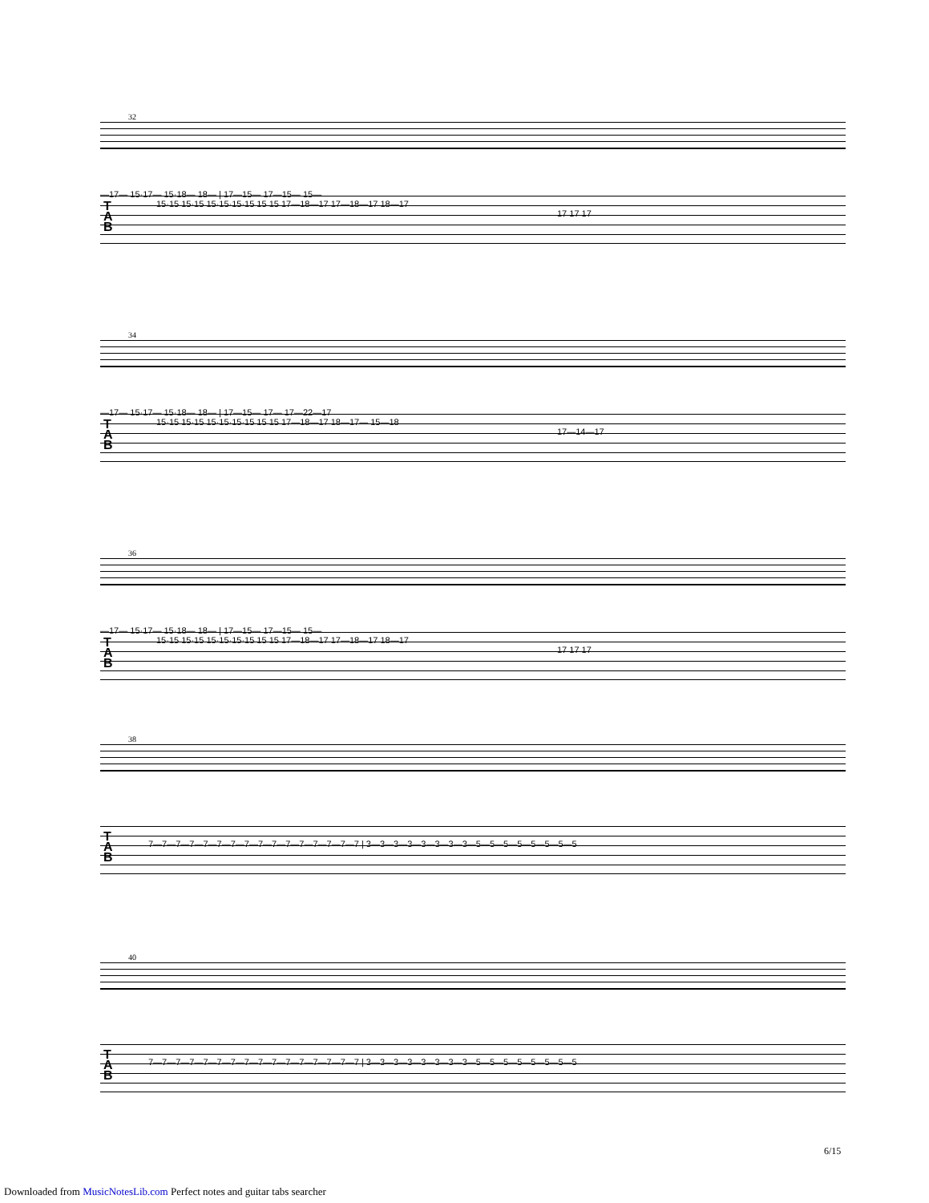32
T
A
B
—17— 15·17— 15·18— 18— | 17—15— 17—15— 15—
15·15 15·15 15·15·15·15 15 15 17—18—17 17—18—17 18—17
17 17 17
34
T
A
B
—17— 15·17— 15·18— 18— | 17—15— 17— 17—22—17
15·15 15·15 15·15·15·15 15 15 17—18—17 18—17— 15—18
17—14—17
36
T
A
B
—17— 15·17— 15·18— 18— | 17—15— 17—15— 15—
15·15 15·15 15·15·15·15 15 15 17—18—17 17—18—17 18—17
17 17 17
38
T
A
B
7—7—7—7—7—7—7—7—7—7—7—7—7—7—7—7 | 3—3—3—3—3—3—3—3—5—5—5—5—5—5—5—5
40
T
A
B
7—7—7—7—7—7—7—7—7—7—7—7—7—7—7—7 | 3—3—3—3—3—3—3—3—5—5—5—5—5—5—5—5
6/15
Downloaded from MusicNotesLib.com Perfect notes and guitar tabs searcher